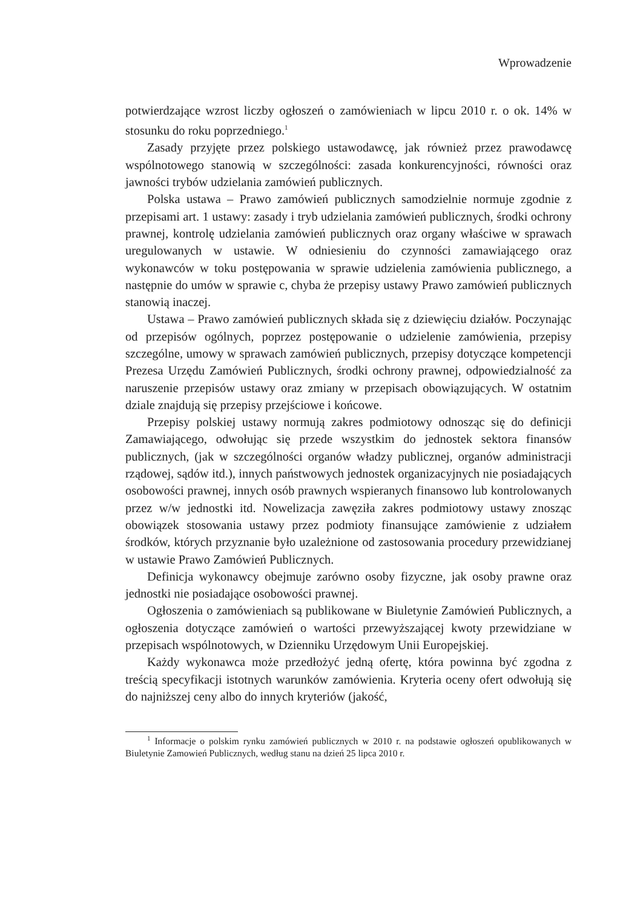Wprowadzenie
potwierdzające wzrost liczby ogłoszeń o zamówieniach w lipcu 2010 r. o ok. 14% w stosunku do roku poprzedniego.<sup>1</sup>
Zasady przyjęte przez polskiego ustawodawcę, jak również przez prawodawcę wspólnotowego stanowią w szczególności: zasada konkurencyjności, równości oraz jawności trybów udzielania zamówień publicznych.
Polska ustawa – Prawo zamówień publicznych samodzielnie normuje zgodnie z przepisami art. 1 ustawy: zasady i tryb udzielania zamówień publicznych, środki ochrony prawnej, kontrolę udzielania zamówień publicznych oraz organy właściwe w sprawach uregulowanych w ustawie. W odniesieniu do czynności zamawiającego oraz wykonawców w toku postępowania w sprawie udzielenia zamówienia publicznego, a następnie do umów w sprawie c, chyba że przepisy ustawy Prawo zamówień publicznych stanowią inaczej.
Ustawa – Prawo zamówień publicznych składa się z dziewięciu działów. Poczynając od przepisów ogólnych, poprzez postępowanie o udzielenie zamówienia, przepisy szczególne, umowy w sprawach zamówień publicznych, przepisy dotyczące kompetencji Prezesa Urzędu Zamówień Publicznych, środki ochrony prawnej, odpowiedzialność za naruszenie przepisów ustawy oraz zmiany w przepisach obowiązujących. W ostatnim dziale znajdują się przepisy przejściowe i końcowe.
Przepisy polskiej ustawy normują zakres podmiotowy odnosząc się do definicji Zamawiającego, odwołując się przede wszystkim do jednostek sektora finansów publicznych, (jak w szczególności organów władzy publicznej, organów administracji rządowej, sądów itd.), innych państwowych jednostek organizacyjnych nie posiadających osobowości prawnej, innych osób prawnych wspieranych finansowo lub kontrolowanych przez w/w jednostki itd. Nowelizacja zawęziła zakres podmiotowy ustawy znosząc obowiązek stosowania ustawy przez podmioty finansujące zamówienie z udziałem środków, których przyznanie było uzależnione od zastosowania procedury przewidzianej w ustawie Prawo Zamówień Publicznych.
Definicja wykonawcy obejmuje zarówno osoby fizyczne, jak osoby prawne oraz jednostki nie posiadające osobowości prawnej.
Ogłoszenia o zamówieniach są publikowane w Biuletynie Zamówień Publicznych, a ogłoszenia dotyczące zamówień o wartości przewyższającej kwoty przewidziane w przepisach wspólnotowych, w Dzienniku Urzędowym Unii Europejskiej.
Każdy wykonawca może przedłożyć jedną ofertę, która powinna być zgodna z treścią specyfikacji istotnych warunków zamówienia. Kryteria oceny ofert odwołują się do najniższej ceny albo do innych kryteriów (jakość,
<sup>1</sup> Informacje o polskim rynku zamówień publicznych w 2010 r. na podstawie ogłoszeń opublikowanych w Biuletynie Zamowień Publicznych, według stanu na dzień 25 lipca 2010 r.